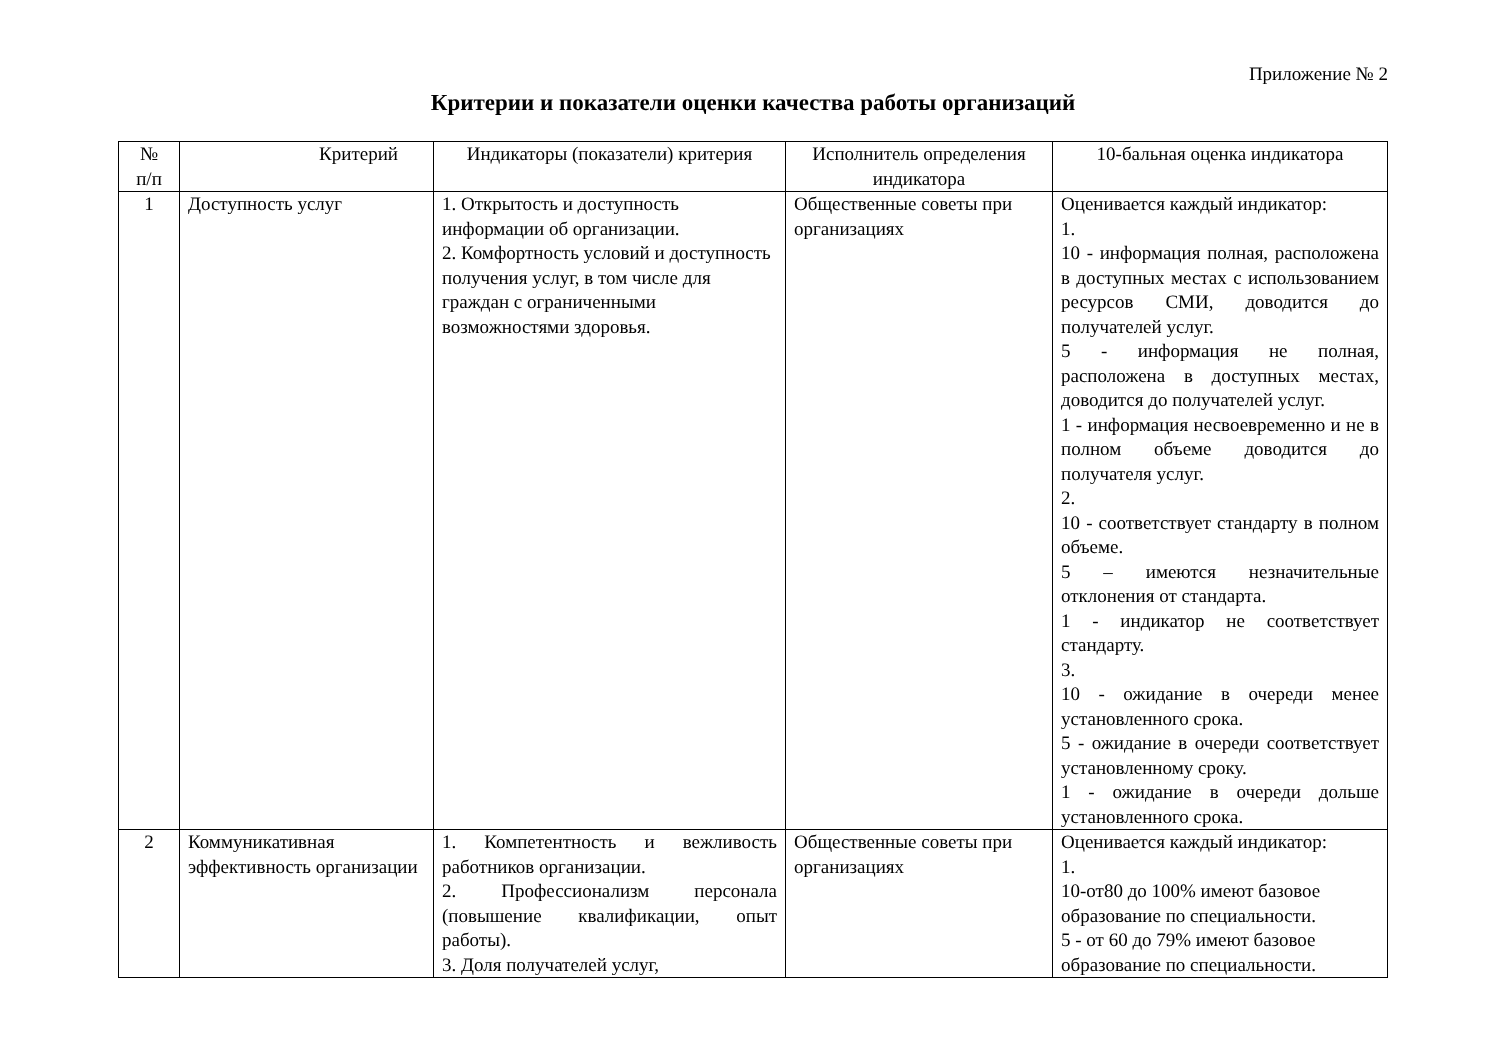Приложение № 2
Критерии и показатели оценки качества работы организаций
| № п/п | Критерий | Индикаторы (показатели) критерия | Исполнитель определения индикатора | 10-бальная оценка индикатора |
| --- | --- | --- | --- | --- |
| 1 | Доступность услуг | 1. Открытость и доступность информации об организации. 2. Комфортность условий и доступность получения услуг, в том числе для граждан с ограниченными возможностями здоровья. | Общественные советы при организациях | Оценивается каждый индикатор: 1. 10 - информация полная, расположена в доступных местах с использованием ресурсов СМИ, доводится до получателей услуг. 5 - информация не полная, расположена в доступных местах, доводится до получателей услуг. 1 - информация несвоевременно и не в полном объеме доводится до получателя услуг. 2. 10 - соответствует стандарту в полном объеме. 5 – имеются незначительные отклонения от стандарта. 1 - индикатор не соответствует стандарту. 3. 10 - ожидание в очереди менее установленного срока. 5 - ожидание в очереди соответствует установленному сроку. 1 - ожидание в очереди дольше установленного срока. |
| 2 | Коммуникативная эффективность организации | 1. Компетентность и вежливость работников организации. 2. Профессионализм персонала (повышение квалификации, опыт работы). 3. Доля получателей услуг, | Общественные советы при организациях | Оценивается каждый индикатор: 1. 10-от80 до 100% имеют базовое образование по специальности. 5 - от 60 до 79% имеют базовое образование по специальности. |